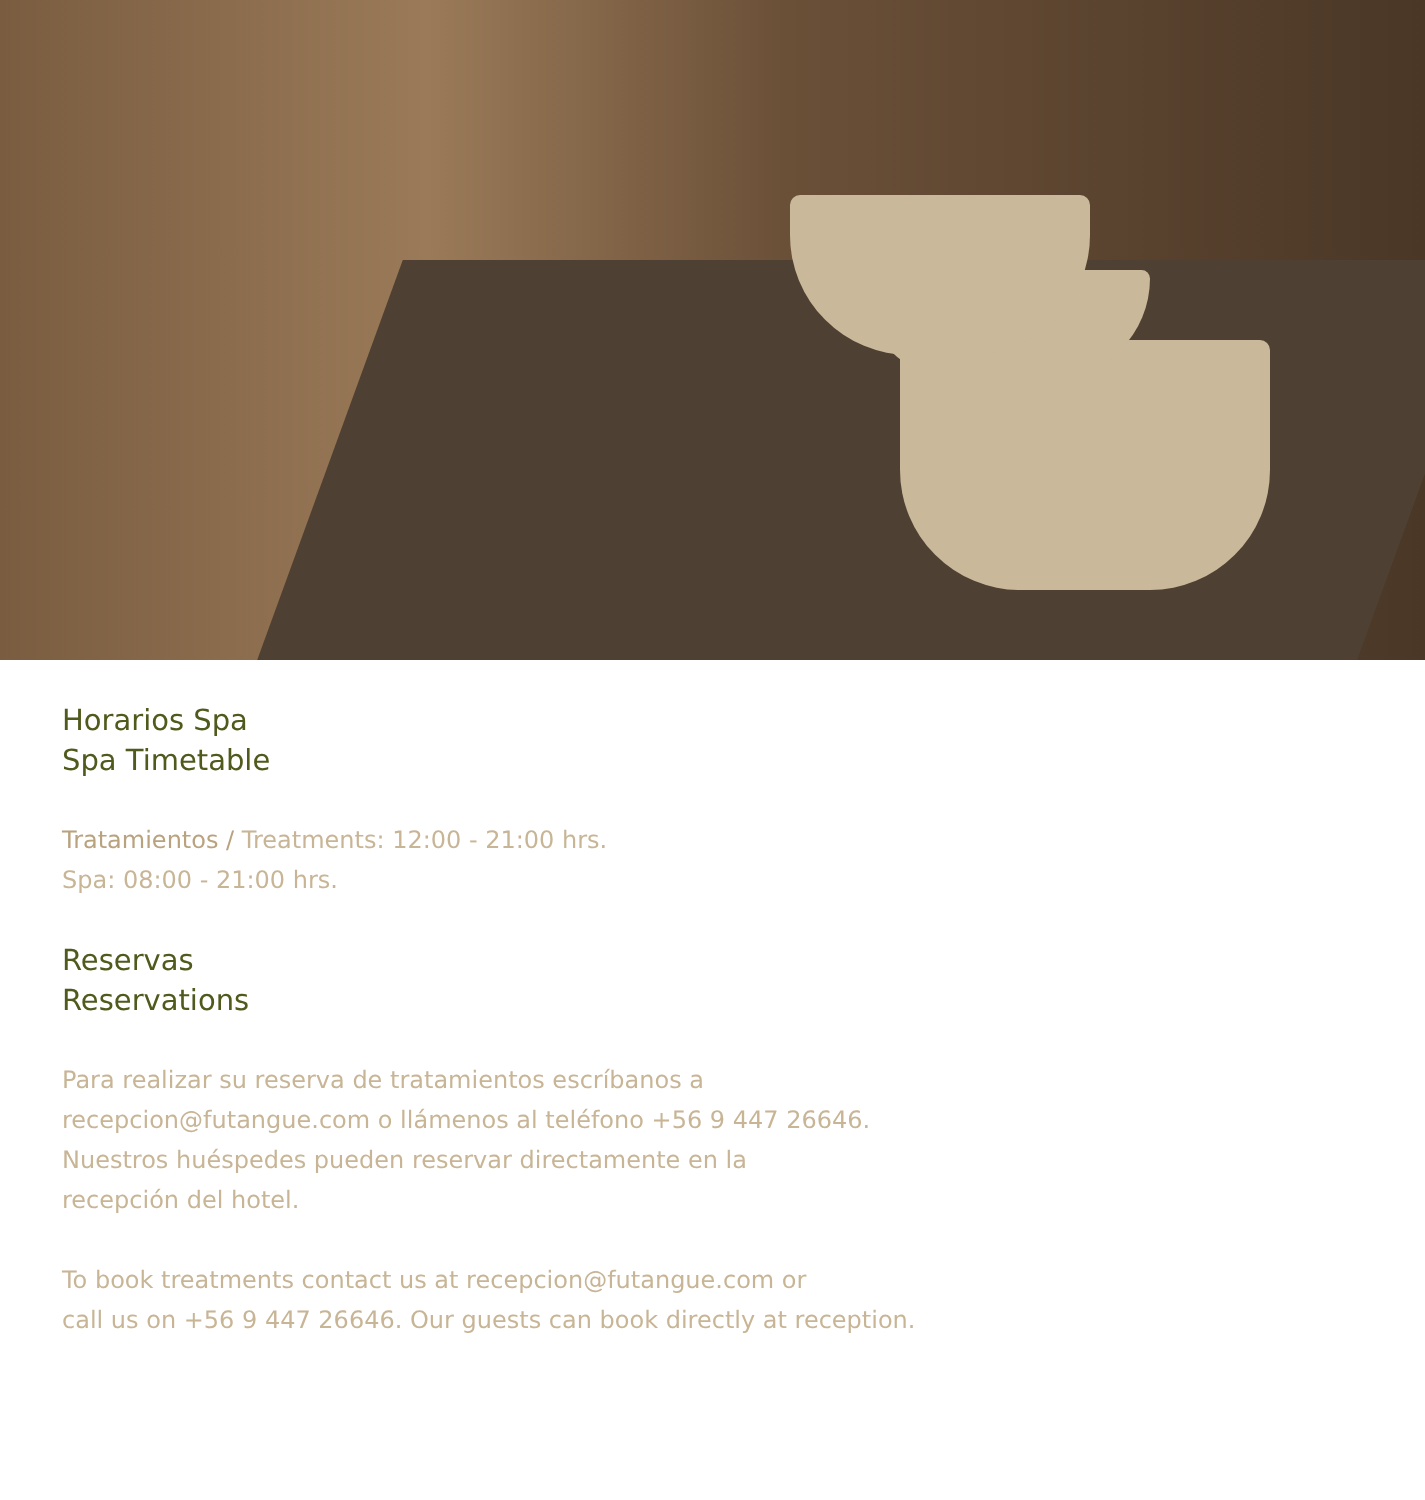Horarios Spa
Spa Timetable
Tratamientos / Treatments: 12:00 - 21:00 hrs.
Spa: 08:00 - 21:00 hrs.
Reservas
Reservations
Para realizar su reserva de tratamientos escríbanos a
recepcion@futangue.com o llámenos al teléfono +56 9 447 26646.
Nuestros huéspedes pueden reservar directamente en la
recepción del hotel.
To book treatments contact us at recepcion@futangue.com or
call us on +56 9 447 26646. Our guests can book directly at reception.